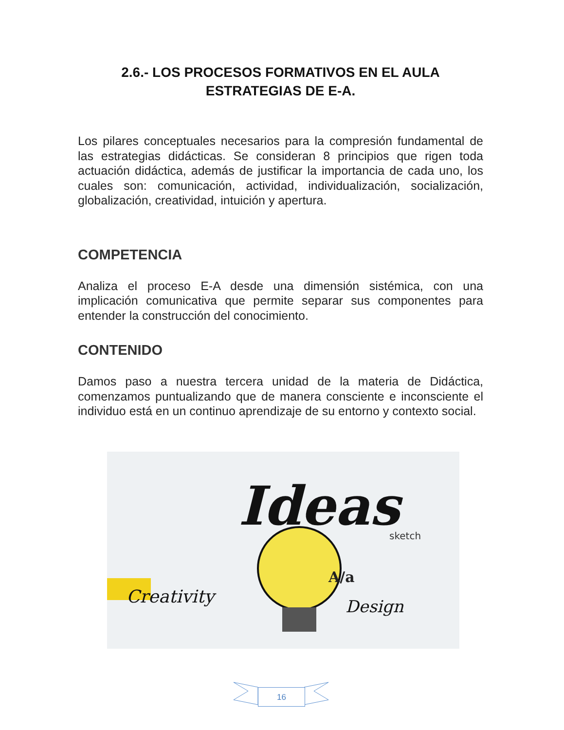2.6.- LOS PROCESOS FORMATIVOS EN EL AULA
ESTRATEGIAS DE E-A.
Los pilares conceptuales necesarios para la compresión fundamental de las estrategias didácticas. Se consideran 8 principios que rigen toda actuación didáctica, además de justificar la importancia de cada uno, los cuales son: comunicación, actividad, individualización, socialización, globalización, creatividad, intuición y apertura.
COMPETENCIA
Analiza el proceso E-A desde una dimensión sistémica, con una implicación comunicativa que permite separar sus componentes para entender la construcción del conocimiento.
CONTENIDO
Damos paso a nuestra tercera unidad de la materia de Didáctica, comenzamos puntualizando que de manera consciente e inconsciente el individuo está en un continuo aprendizaje de su entorno y contexto social.
Ideas
Creativity
Design
sketch
A/a
16